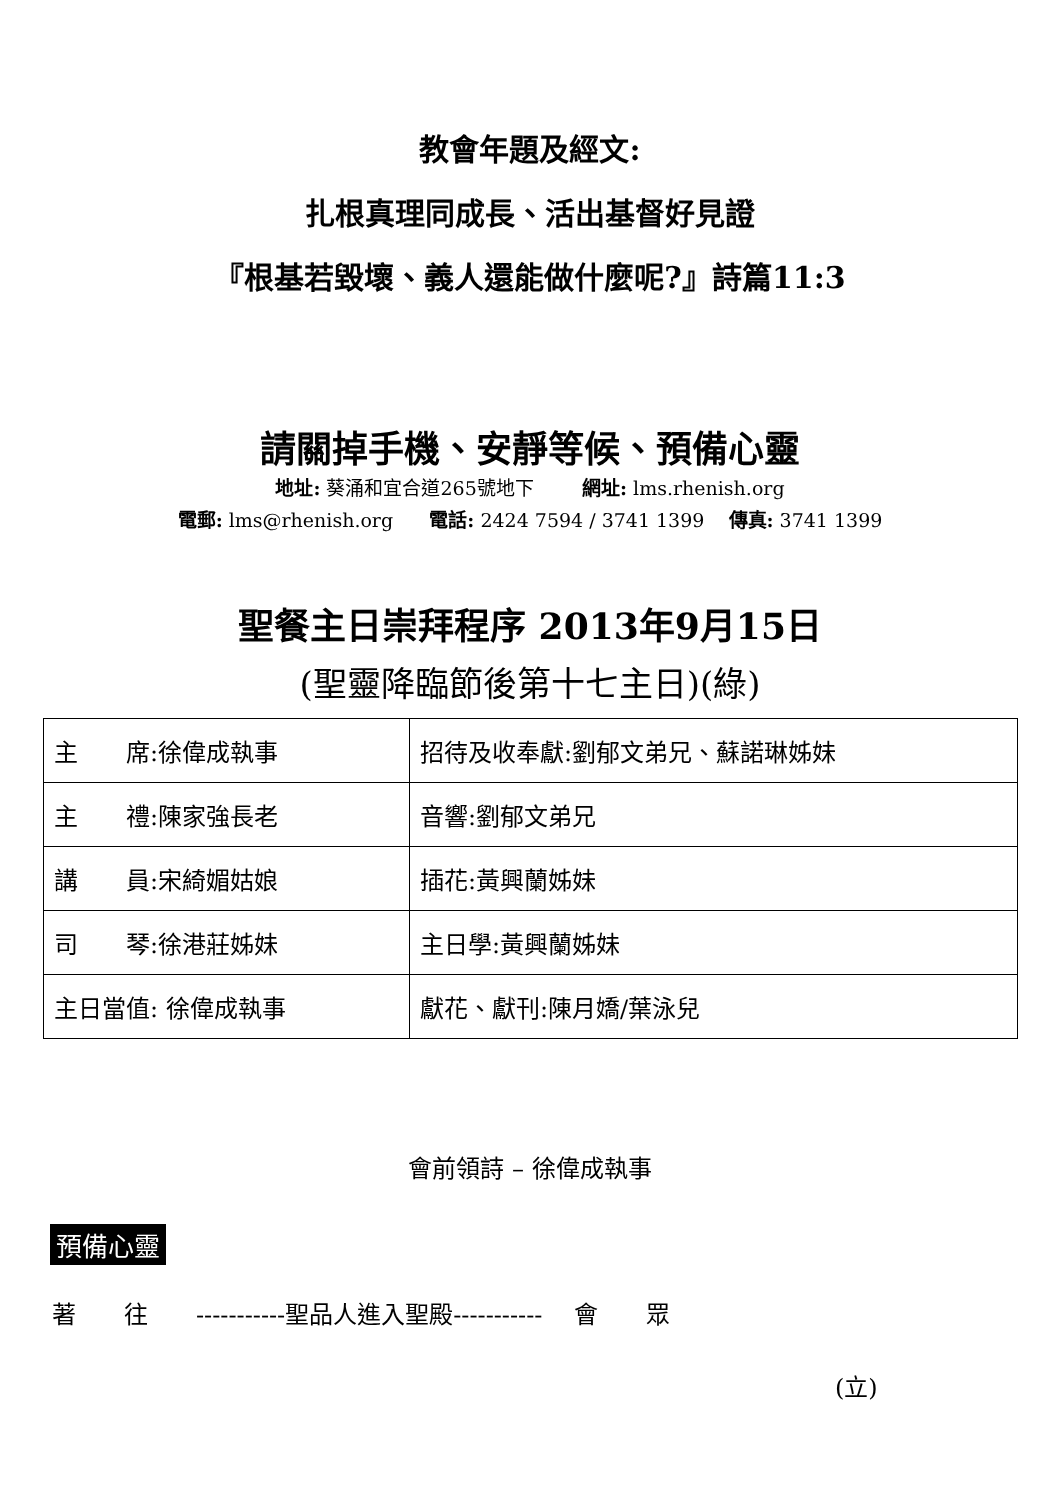教會年題及經文:
扎根真理同成長、活出基督好見證
『根基若毀壞、義人還能做什麼呢?』詩篇11:3
請關掉手機、安靜等候、預備心靈
地址: 葵涌和宜合道265號地下 網址: lms.rhenish.org
電郵: lms@rhenish.org 電話: 2424 7594 / 3741 1399 傳真: 3741 1399
聖餐主日崇拜程序 2013年9月15日
(聖靈降臨節後第十七主日)(綠)
| 主 席:徐偉成執事 | 招待及收奉獻:劉郁文弟兄、蘇諾琳姊妹 |
| 主 禮:陳家強長老 | 音響:劉郁文弟兄 |
| 講 員:宋綺媚姑娘 | 插花:黃興蘭姊妹 |
| 司 琴:徐港莊姊妹 | 主日學:黃興蘭姊妹 |
| 主日當值: 徐偉成執事 | 獻花、獻刊:陳月嬌/葉泳兒 |
會前領詩 – 徐偉成執事
預備心靈
著　　往　　-----------聖品人進入聖殿----------- 　會　　眾
(立)